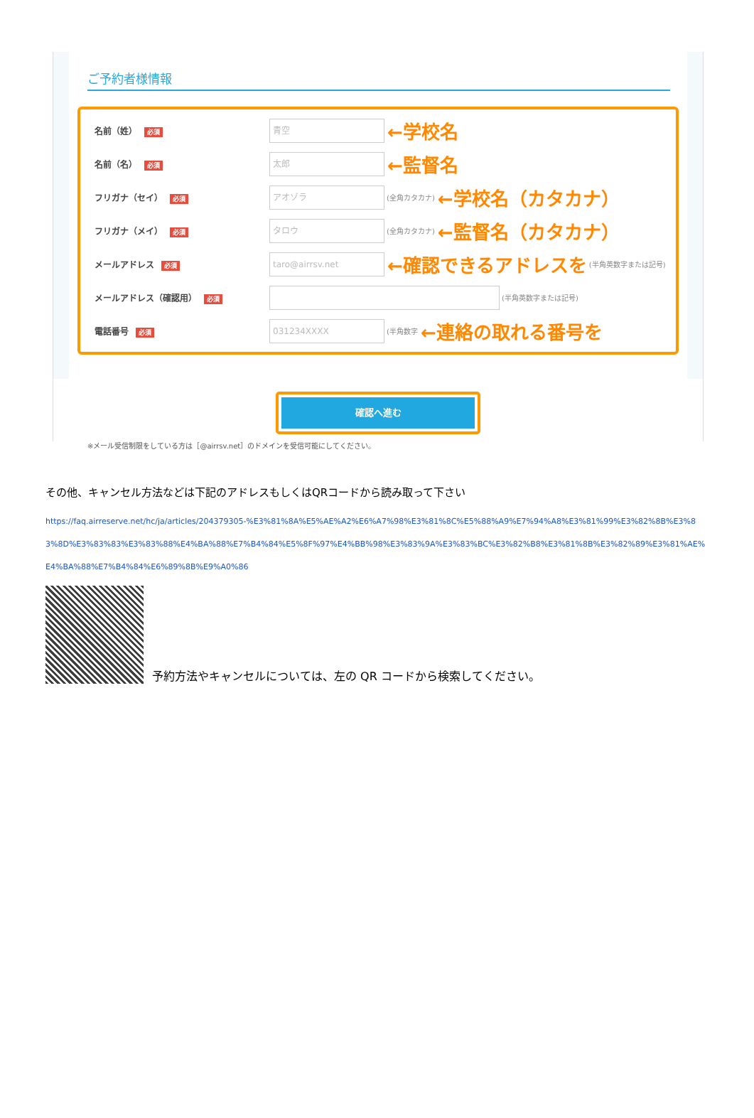ご予約者様情報
名前（姓） 必須
青空
←学校名
名前（名） 必須
太郎
←監督名
フリガナ（セイ） 必須
アオゾラ
(全角カタカナ) ←学校名（カタカナ）
フリガナ（メイ） 必須
タロウ
(全角カタカナ) ←監督名（カタカナ）
メールアドレス 必須
taro@airrsv.net
←確認できるアドレスを (半角英数字または記号)
メールアドレス（確認用） 必須 (半角英数字または記号)
電話番号 必須
031234XXXX
(半角数字 ←連絡の取れる番号を
確認へ進む
※メール受信制限をしている方は［@airrsv.net］のドメインを受信可能にしてください。
その他、キャンセル方法などは下記のアドレスもしくはQRコードから読み取って下さい
https://faq.airreserve.net/hc/ja/articles/204379305-%E3%81%8A%E5%AE%A2%E6%A7%98%E3%81%8C%E5%88%A9%E7%94%A8%E3%81%99%E3%82%8B%E3%83%8D%E3%83%83%E3%83%88%E4%BA%88%E7%B4%84%E5%8F%97%E4%BB%98%E3%83%9A%E3%83%BC%E3%82%B8%E3%81%8B%E3%82%89%E3%81%AE%E4%BA%88%E7%B4%84%E6%89%8B%E9%A0%86
予約方法やキャンセルについては、左の QR コードから検索してください。